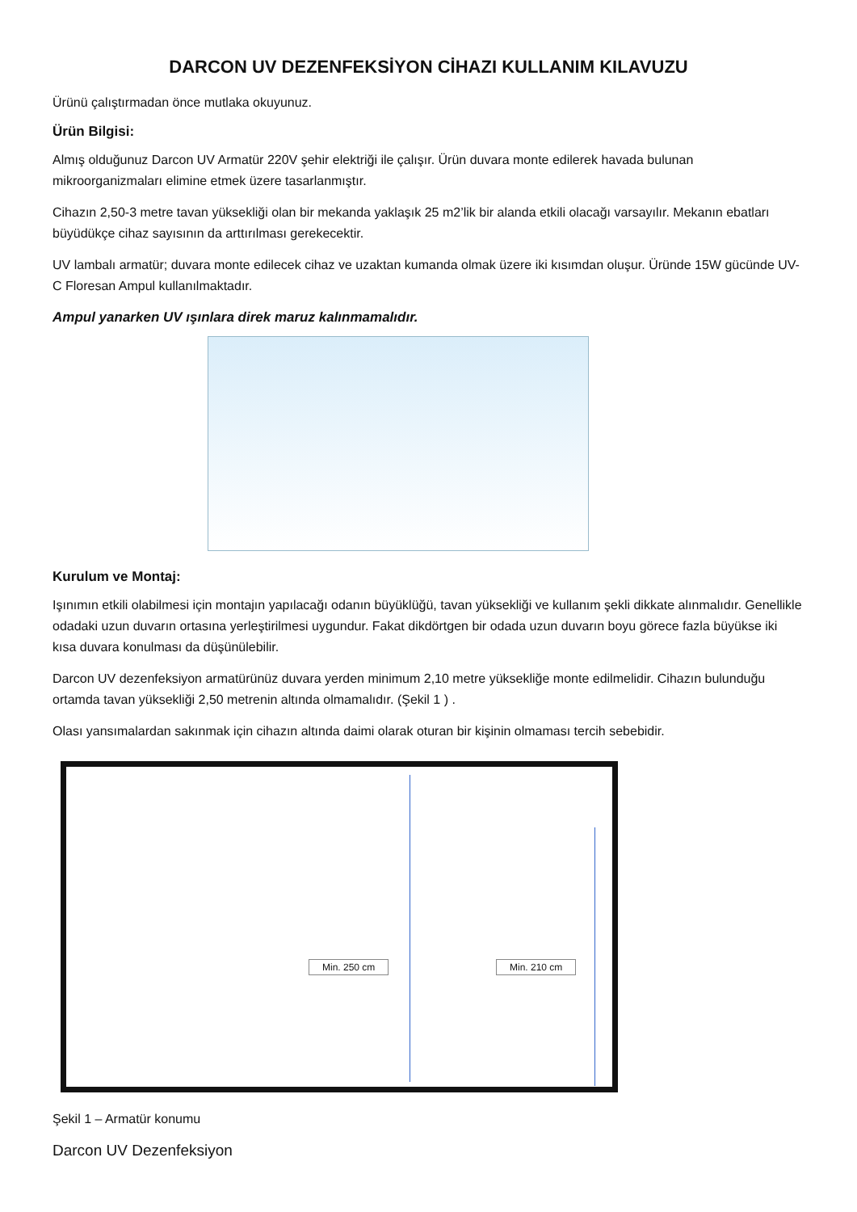DARCON UV DEZENFEKSİYON CİHAZI KULLANIM KILAVUZU
Ürünü çalıştırmadan önce mutlaka okuyunuz.
Ürün Bilgisi:
Almış olduğunuz Darcon UV Armatür 220V şehir elektriği ile çalışır. Ürün duvara monte edilerek havada bulunan mikroorganizmaları elimine etmek üzere tasarlanmıştır.
Cihazın 2,50-3 metre tavan yüksekliği olan bir mekanda yaklaşık 25 m2’lik bir alanda etkili olacağı varsayılır. Mekanın ebatları büyüdükçe cihaz sayısının da arttırılması gerekecektir.
UV lambalı armatür; duvara monte edilecek cihaz ve uzaktan kumanda olmak üzere iki kısımdan oluşur. Üründe 15W gücünde UV-C Floresan Ampul kullanılmaktadır.
Ampul yanarken UV ışınlara direk maruz kalınmamalıdır.
Kurulum ve Montaj:
Işınımın etkili olabilmesi için montajın yapılacağı odanın büyüklüğü, tavan yüksekliği ve kullanım şekli dikkate alınmalıdır. Genellikle odadaki uzun duvarın ortasına yerleştirilmesi uygundur. Fakat dikdörtgen bir odada uzun duvarın boyu görece fazla büyükse iki kısa duvara konulması da düşünülebilir.
Darcon UV dezenfeksiyon armatürünüz duvara yerden minimum 2,10 metre yüksekliğe monte edilmelidir. Cihazın bulunduğu ortamda tavan yüksekliği 2,50 metrenin altında olmamalıdır. (Şekil 1 ) .
Olası yansımalardan sakınmak için cihazın altında daimi olarak oturan bir kişinin olmaması tercih sebebidir.
Min. 250 cm Min. 210 cm
Şekil 1 – Armatür konumu
Darcon UV Dezenfeksiyon